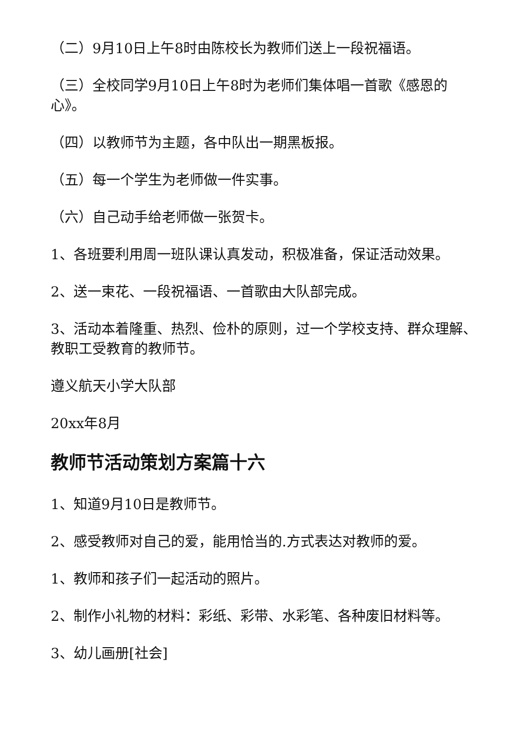（二）9月10日上午8时由陈校长为教师们送上一段祝福语。
（三）全校同学9月10日上午8时为老师们集体唱一首歌《感恩的心》。
（四）以教师节为主题，各中队出一期黑板报。
（五）每一个学生为老师做一件实事。
（六）自己动手给老师做一张贺卡。
1、各班要利用周一班队课认真发动，积极准备，保证活动效果。
2、送一束花、一段祝福语、一首歌由大队部完成。
3、活动本着隆重、热烈、俭朴的原则，过一个学校支持、群众理解、教职工受教育的教师节。
遵义航天小学大队部
20xx年8月
教师节活动策划方案篇十六
1、知道9月10日是教师节。
2、感受教师对自己的爱，能用恰当的.方式表达对教师的爱。
1、教师和孩子们一起活动的照片。
2、制作小礼物的材料：彩纸、彩带、水彩笔、各种废旧材料等。
3、幼儿画册[社会]